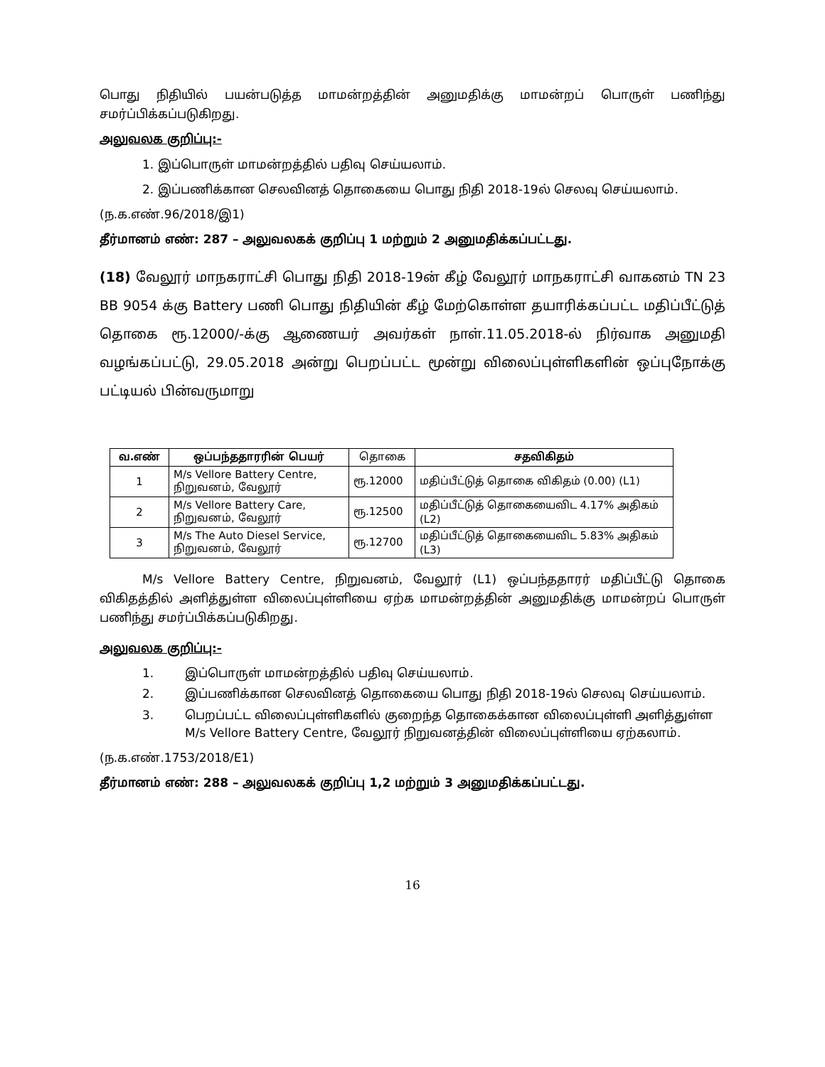பொது நிதியில் பயன்படுத்த மாமன்றத்தின் அனுமதிக்கு மாமன்றப் பொருள் பணிந்து சமர்ப்பிக்கப்படுகிறது.
அலுவலக குறிப்பு:-
1. இப்பொருள் மாமன்றத்தில் பதிவு செய்யலாம்.
2. இப்பணிக்கான செலவினத் தொகையை பொது நிதி 2018-19ல் செலவு செய்யலாம்.
(ந.க.எண்.96/2018/இ1)
தீர்மானம் எண்: 287 – அலுவலகக் குறிப்பு 1 மற்றும் 2 அனுமதிக்கப்பட்டது.
(18) வேலூர் மாநகராட்சி பொது நிதி 2018-19ன் கீழ் வேலூர் மாநகராட்சி வாகனம் TN 23 BB 9054 க்கு Battery பணி பொது நிதியின் கீழ் மேற்கொள்ள தயாரிக்கப்பட்ட மதிப்பீட்டுத் தொகை ரூ.12000/-க்கு ஆணையர் அவர்கள் நாள்.11.05.2018-ல் நிர்வாக அனுமதி வழங்கப்பட்டு, 29.05.2018 அன்று பெறப்பட்ட மூன்று விலைப்புள்ளிகளின் ஒப்புநோக்கு பட்டியல் பின்வருமாறு
| வ.எண் | ஒப்பந்ததாரரின் பெயர் | தொகை | சதவிகிதம் |
| --- | --- | --- | --- |
| 1 | M/s Vellore Battery Centre, நிறுவனம், வேலூர் | ரூ.12000 | மதிப்பீட்டுத் தொகை விகிதம் (0.00) (L1) |
| 2 | M/s Vellore Battery Care, நிறுவனம், வேலூர் | ரூ.12500 | மதிப்பீட்டுத் தொகையைவிட 4.17% அதிகம் (L2) |
| 3 | M/s The Auto Diesel Service, நிறுவனம், வேலூர் | ரூ.12700 | மதிப்பீட்டுத் தொகையைவிட 5.83% அதிகம் (L3) |
M/s Vellore Battery Centre, நிறுவனம், வேலூர் (L1) ஒப்பந்ததாரர் மதிப்பீட்டு தொகை விகிதத்தில் அளித்துள்ள விலைப்புள்ளியை ஏற்க மாமன்றத்தின் அனுமதிக்கு மாமன்றப் பொருள் பணிந்து சமர்ப்பிக்கப்படுகிறது.
அலுவலக குறிப்பு:-
1. இப்பொருள் மாமன்றத்தில் பதிவு செய்யலாம்.
2. இப்பணிக்கான செலவினத் தொகையை பொது நிதி 2018-19ல் செலவு செய்யலாம்.
3. பெறப்பட்ட விலைப்புள்ளிகளில் குறைந்த தொகைக்கான விலைப்புள்ளி அளித்துள்ள M/s Vellore Battery Centre, வேலூர் நிறுவனத்தின் விலைப்புள்ளியை ஏற்கலாம்.
(ந.க.எண்.1753/2018/E1)
தீர்மானம் எண்: 288 – அலுவலகக் குறிப்பு 1,2 மற்றும் 3 அனுமதிக்கப்பட்டது.
16